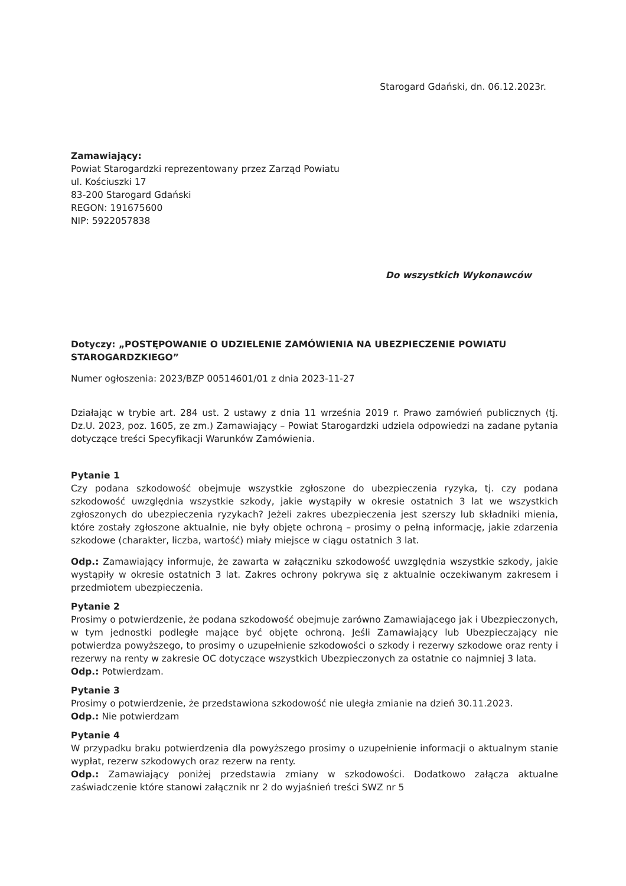Starogard Gdański, dn. 06.12.2023r.
Zamawiający:
Powiat Starogardzki reprezentowany przez Zarząd Powiatu
ul. Kościuszki 17
83-200 Starogard Gdański
REGON: 191675600
NIP: 5922057838
Do wszystkich Wykonawców
Dotyczy: „POSTĘPOWANIE O UDZIELENIE ZAMÓWIENIA NA UBEZPIECZENIE POWIATU STAROGARDZKIEGO”
Numer ogłoszenia: 2023/BZP 00514601/01 z dnia 2023-11-27
Działając w trybie art. 284 ust. 2 ustawy z dnia 11 września 2019 r. Prawo zamówień publicznych (tj. Dz.U. 2023, poz. 1605, ze zm.) Zamawiający – Powiat Starogardzki udziela odpowiedzi na zadane pytania dotyczące treści Specyfikacji Warunków Zamówienia.
Pytanie 1
Czy podana szkodowość obejmuje wszystkie zgłoszone do ubezpieczenia ryzyka, tj. czy podana szkodowość uwzględnia wszystkie szkody, jakie wystąpiły w okresie ostatnich 3 lat we wszystkich zgłoszonych do ubezpieczenia ryzykach? Jeżeli zakres ubezpieczenia jest szerszy lub składniki mienia, które zostały zgłoszone aktualnie, nie były objęte ochroną – prosimy o pełną informację, jakie zdarzenia szkodowe (charakter, liczba, wartość) miały miejsce w ciągu ostatnich 3 lat.
Odp.: Zamawiający informuje, że zawarta w załączniku szkodowość uwzględnia wszystkie szkody, jakie wystąpiły w okresie ostatnich 3 lat. Zakres ochrony pokrywa się z aktualnie oczekiwanym zakresem i przedmiotem ubezpieczenia.
Pytanie 2
Prosimy o potwierdzenie, że podana szkodowość obejmuje zarówno Zamawiającego jak i Ubezpieczonych, w tym jednostki podległe mające być objęte ochroną. Jeśli Zamawiający lub Ubezpieczający nie potwierdza powyższego, to prosimy o uzupełnienie szkodowości o szkody i rezerwy szkodowe oraz renty i rezerwy na renty w zakresie OC dotyczące wszystkich Ubezpieczonych za ostatnie co najmniej 3 lata.
Odp.: Potwierdzam.
Pytanie 3
Prosimy o potwierdzenie, że przedstawiona szkodowość nie uległa zmianie na dzień 30.11.2023.
Odp.: Nie potwierdzam
Pytanie 4
W przypadku braku potwierdzenia dla powyższego prosimy o uzupełnienie informacji o aktualnym stanie wypłat, rezerw szkodowych oraz rezerw na renty.
Odp.: Zamawiający poniżej przedstawia zmiany w szkodowości. Dodatkowo załącza aktualne zaświadczenie które stanowi załącznik nr 2 do wyjaśnień treści SWZ nr 5